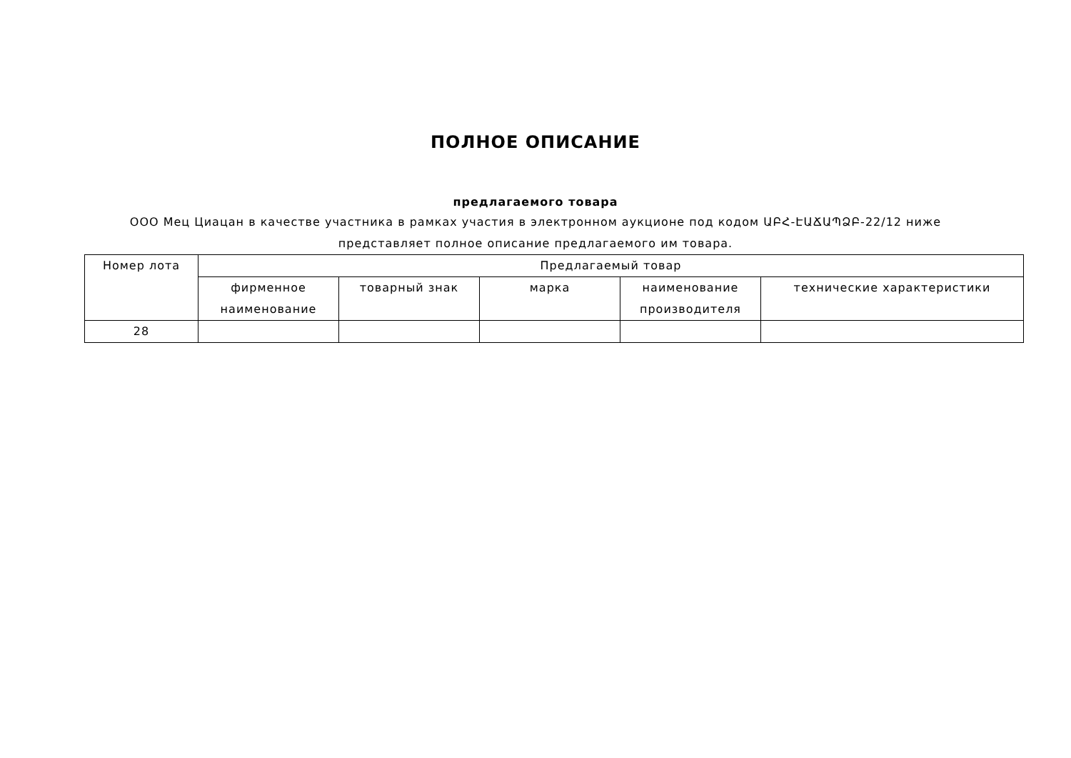ПОЛНОЕ ОПИСАНИЕ
предлагаемого товара
ООО Мец Циацан в качестве участника в рамках участия в электронном аукционе под кодом ԱԲՀ-ԷԱՃԱՊՁԲ-22/12 ниже
представляет полное описание предлагаемого им товара.
| Номер лота | Предлагаемый товар | | | | |
| --- | --- | --- | --- | --- | --- |
| | фирменное наименование | товарный знак | марка | наименование производителя | технические характеристики |
| 28 | | | | | |